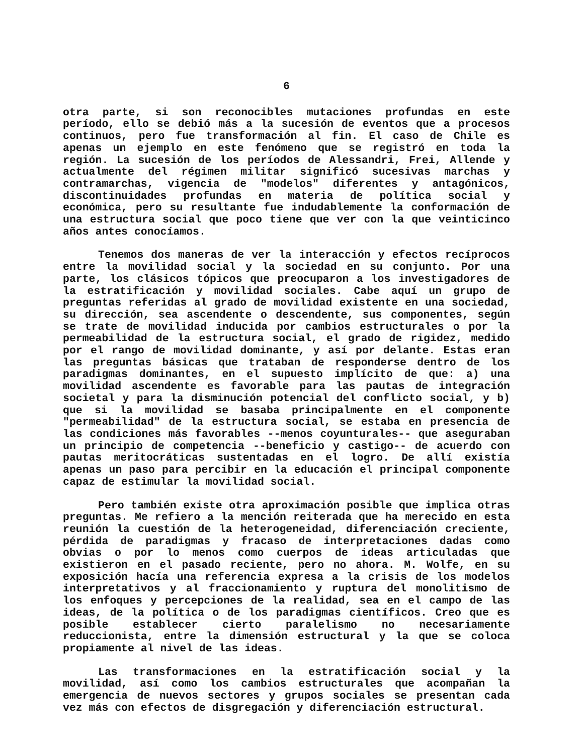6
otra parte, si son reconocibles mutaciones profundas en este período, ello se debió más a la sucesión de eventos que a procesos continuos, pero fue transformación al fin. El caso de Chile es apenas un ejemplo en este fenómeno que se registró en toda la región. La sucesión de los períodos de Alessandri, Frei, Allende y actualmente del régimen militar significó sucesivas marchas y contramarchas, vigencia de "modelos" diferentes y antagónicos, discontinuidades profundas en materia de política social y económica, pero su resultante fue indudablemente la conformación de una estructura social que poco tiene que ver con la que veinticinco años antes conocíamos.
Tenemos dos maneras de ver la interacción y efectos recíprocos entre la movilidad social y la sociedad en su conjunto. Por una parte, los clásicos tópicos que preocuparon a los investigadores de la estratificación y movilidad sociales. Cabe aquí un grupo de preguntas referidas al grado de movilidad existente en una sociedad, su dirección, sea ascendente o descendente, sus componentes, según se trate de movilidad inducida por cambios estructurales o por la permeabilidad de la estructura social, el grado de rigidez, medido por el rango de movilidad dominante, y así por delante. Estas eran las preguntas básicas que trataban de responderse dentro de los paradigmas dominantes, en el supuesto implícito de que: a) una movilidad ascendente es favorable para las pautas de integración societal y para la disminución potencial del conflicto social, y b) que si la movilidad se basaba principalmente en el componente "permeabilidad" de la estructura social, se estaba en presencia de las condiciones más favorables --menos coyunturales-- que aseguraban un principio de competencia --beneficio y castigo-- de acuerdo con pautas meritocráticas sustentadas en el logro. De allí existía apenas un paso para percibir en la educación el principal componente capaz de estimular la movilidad social.
Pero también existe otra aproximación posible que implica otras preguntas. Me refiero a la mención reiterada que ha merecido en esta reunión la cuestión de la heterogeneidad, diferenciación creciente, pérdida de paradigmas y fracaso de interpretaciones dadas como obvias o por lo menos como cuerpos de ideas articuladas que existieron en el pasado reciente, pero no ahora. M. Wolfe, en su exposición hacía una referencia expresa a la crisis de los modelos interpretativos y al fraccionamiento y ruptura del monolitismo de los enfoques y percepciones de la realidad, sea en el campo de las ideas, de la política o de los paradigmas científicos. Creo que es posible establecer cierto paralelismo no necesariamente reduccionista, entre la dimensión estructural y la que se coloca propiamente al nivel de las ideas.
Las transformaciones en la estratificación social y la movilidad, así como los cambios estructurales que acompañan la emergencia de nuevos sectores y grupos sociales se presentan cada vez más con efectos de disgregación y diferenciación estructural.